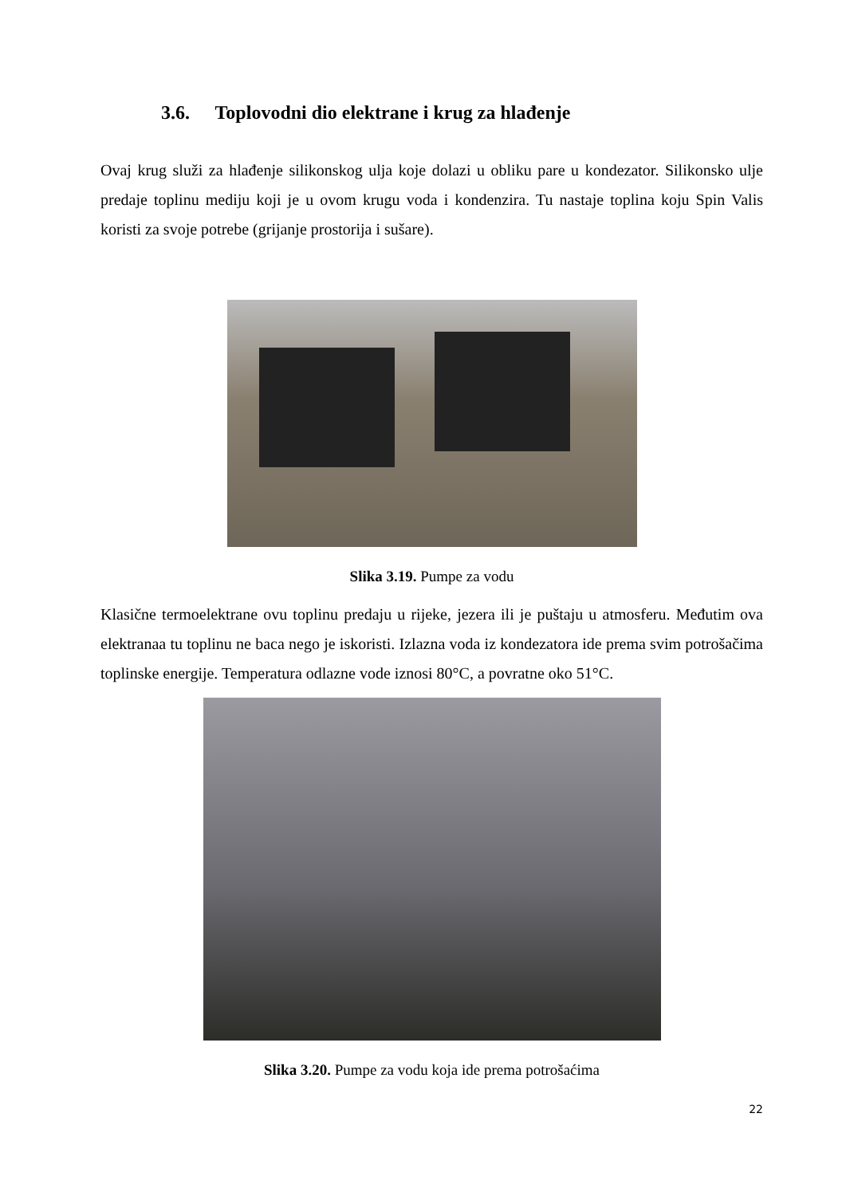3.6. Toplovodni dio elektrane i krug za hlađenje
Ovaj krug služi za hlađenje silikonskog ulja koje dolazi u obliku pare u kondezator. Silikonsko ulje predaje toplinu mediju koji je u ovom krugu voda i kondenzira. Tu nastaje toplina koju Spin Valis koristi za svoje potrebe (grijanje prostorija i sušare).
Slika 3.19. Pumpe za vodu
Klasične termoelektrane ovu toplinu predaju u rijeke, jezera ili je puštaju u atmosferu. Međutim ova elektranaa tu toplinu ne baca nego je iskoristi. Izlazna voda iz kondezatora ide prema svim potrošačima toplinske energije. Temperatura odlazne vode iznosi 80°C, a povratne oko 51°C.
Slika 3.20. Pumpe za vodu koja ide prema potrošaćima
22